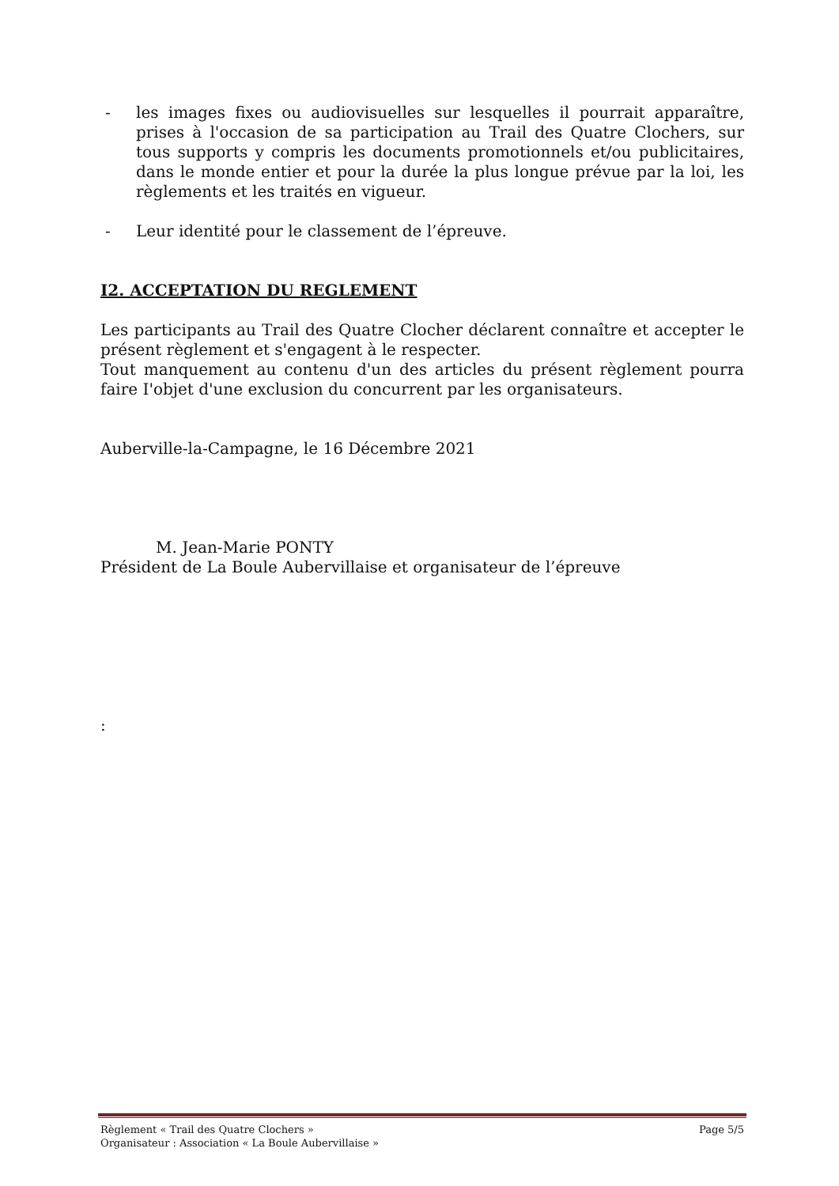- les images fixes ou audiovisuelles sur lesquelles il pourrait apparaître, prises à l'occasion de sa participation au Trail des Quatre Clochers, sur tous supports y compris les documents promotionnels et/ou publicitaires, dans le monde entier et pour la durée la plus longue prévue par la loi, les règlements et les traités en vigueur.
- Leur identité pour le classement de l’épreuve.
I2. ACCEPTATION DU REGLEMENT
Les participants au Trail des Quatre Clocher déclarent connaître et accepter le présent règlement et s'engagent à le respecter.
Tout manquement au contenu d'un des articles du présent règlement pourra faire I'objet d'une exclusion du concurrent par les organisateurs.
Auberville-la-Campagne, le 16 Décembre 2021
M. Jean-Marie PONTY
Président de La Boule Aubervillaise et organisateur de l’épreuve
:
Règlement « Trail des Quatre Clochers » Page 5/5
Organisateur : Association « La Boule Aubervillaise »